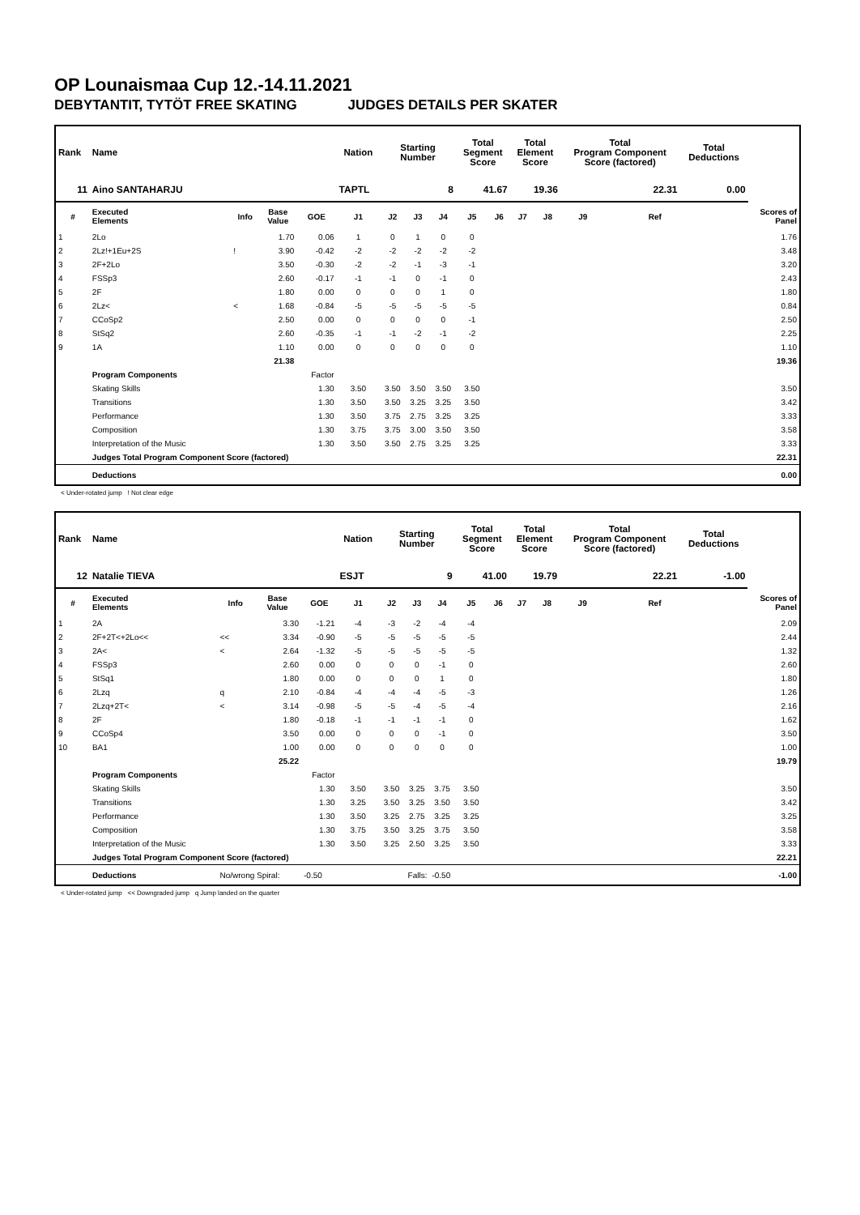OP Lounaismaa Cup 12.-14.11.2021
DEBYTANTIT, TYTÖT FREE SKATING JUDGES DETAILS PER SKATER
| Rank | Name | | | | Nation | Starting Number | | | Total Segment Score | | Total Element Score | | Total Program Component Score (factored) | | | Total Deductions | |
| --- | --- | --- | --- | --- | --- | --- | --- | --- | --- | --- | --- | --- | --- | --- | --- | --- | --- |
| 11 | Aino SANTAHARJU | | | | TAPTL | 8 | | | 41.67 | | 19.36 | | 22.31 | | | 0.00 | |
| # | Executed Elements | Info | Base Value | GOE | J1 | J2 | J3 | J4 | J5 | J6 | J7 | J8 | J9 | Ref | | | Scores of Panel |
| 1 | 2Lo | | 1.70 | 0.06 | 1 | 0 | 1 | 0 | 0 | | | | | | | | 1.76 |
| 2 | 2Lz!+1Eu+2S | ! | 3.90 | -0.42 | -2 | -2 | -2 | -2 | -2 | | | | | | | | 3.48 |
| 3 | 2F+2Lo | | 3.50 | -0.30 | -2 | -2 | -1 | -3 | -1 | | | | | | | | 3.20 |
| 4 | FSSp3 | | 2.60 | -0.17 | -1 | -1 | 0 | -1 | 0 | | | | | | | | 2.43 |
| 5 | 2F | | 1.80 | 0.00 | 0 | 0 | 0 | 1 | 0 | | | | | | | | 1.80 |
| 6 | 2Lz< | < | 1.68 | -0.84 | -5 | -5 | -5 | -5 | -5 | | | | | | | | 0.84 |
| 7 | CCoSp2 | | 2.50 | 0.00 | 0 | 0 | 0 | 0 | -1 | | | | | | | | 2.50 |
| 8 | StSq2 | | 2.60 | -0.35 | -1 | -1 | -2 | -1 | -2 | | | | | | | | 2.25 |
| 9 | 1A | | 1.10 | 0.00 | 0 | 0 | 0 | 0 | 0 | | | | | | | | 1.10 |
| | | | 21.38 | | | | | | | | | | | | | | 19.36 |
| | Program Components | | | Factor | | | | | | | | | | | | | |
| | Skating Skills | | | 1.30 | 3.50 | 3.50 | 3.50 | 3.50 | 3.50 | | | | | | | | 3.50 |
| | Transitions | | | 1.30 | 3.50 | 3.50 | 3.25 | 3.25 | 3.50 | | | | | | | | 3.42 |
| | Performance | | | 1.30 | 3.50 | 3.75 | 2.75 | 3.25 | 3.25 | | | | | | | | 3.33 |
| | Composition | | | 1.30 | 3.75 | 3.75 | 3.00 | 3.50 | 3.50 | | | | | | | | 3.58 |
| | Interpretation of the Music | | | 1.30 | 3.50 | 3.50 | 2.75 | 3.25 | 3.25 | | | | | | | | 3.33 |
| | Judges Total Program Component Score (factored) | | | | | | | | | | | | | | | | 22.31 |
| | Deductions | | | | | | | | | | | | | | | | 0.00 |
< Under-rotated jump ! Not clear edge
| Rank | Name | | | | Nation | Starting Number | | | Total Segment Score | | Total Element Score | | Total Program Component Score (factored) | | | Total Deductions | |
| --- | --- | --- | --- | --- | --- | --- | --- | --- | --- | --- | --- | --- | --- | --- | --- | --- | --- |
| 12 | Natalie TIEVA | | | | ESJT | 9 | | | 41.00 | | 19.79 | | 22.21 | | | -1.00 | |
| # | Executed Elements | Info | Base Value | GOE | J1 | J2 | J3 | J4 | J5 | J6 | J7 | J8 | J9 | Ref | | | Scores of Panel |
| 1 | 2A | | 3.30 | -1.21 | -4 | -3 | -2 | -4 | -4 | | | | | | | | 2.09 |
| 2 | 2F+2T<+2Lo<< | << | 3.34 | -0.90 | -5 | -5 | -5 | -5 | -5 | | | | | | | | 2.44 |
| 3 | 2A< | < | 2.64 | -1.32 | -5 | -5 | -5 | -5 | -5 | | | | | | | | 1.32 |
| 4 | FSSp3 | | 2.60 | 0.00 | 0 | 0 | 0 | -1 | 0 | | | | | | | | 2.60 |
| 5 | StSq1 | | 1.80 | 0.00 | 0 | 0 | 0 | 1 | 0 | | | | | | | | 1.80 |
| 6 | 2Lzq | q | 2.10 | -0.84 | -4 | -4 | -4 | -5 | -3 | | | | | | | | 1.26 |
| 7 | 2Lzq+2T< | < | 3.14 | -0.98 | -5 | -5 | -4 | -5 | -4 | | | | | | | | 2.16 |
| 8 | 2F | | 1.80 | -0.18 | -1 | -1 | -1 | -1 | 0 | | | | | | | | 1.62 |
| 9 | CCoSp4 | | 3.50 | 0.00 | 0 | 0 | 0 | -1 | 0 | | | | | | | | 3.50 |
| 10 | BA1 | | 1.00 | 0.00 | 0 | 0 | 0 | 0 | 0 | | | | | | | | 1.00 |
| | | | 25.22 | | | | | | | | | | | | | | 19.79 |
| | Program Components | | | Factor | | | | | | | | | | | | | |
| | Skating Skills | | | 1.30 | 3.50 | 3.50 | 3.25 | 3.75 | 3.50 | | | | | | | | 3.50 |
| | Transitions | | | 1.30 | 3.25 | 3.50 | 3.25 | 3.50 | 3.50 | | | | | | | | 3.42 |
| | Performance | | | 1.30 | 3.50 | 3.25 | 2.75 | 3.25 | 3.25 | | | | | | | | 3.25 |
| | Composition | | | 1.30 | 3.75 | 3.50 | 3.25 | 3.75 | 3.50 | | | | | | | | 3.58 |
| | Interpretation of the Music | | | 1.30 | 3.50 | 3.25 | 2.50 | 3.25 | 3.50 | | | | | | | | 3.33 |
| | Judges Total Program Component Score (factored) | | | | | | | | | | | | | | | | 22.21 |
| | Deductions | No/wrong Spiral: | | -0.50 | Falls: | | | -0.50 | | | | | | | | | -1.00 |
< Under-rotated jump << Downgraded jump q Jump landed on the quarter